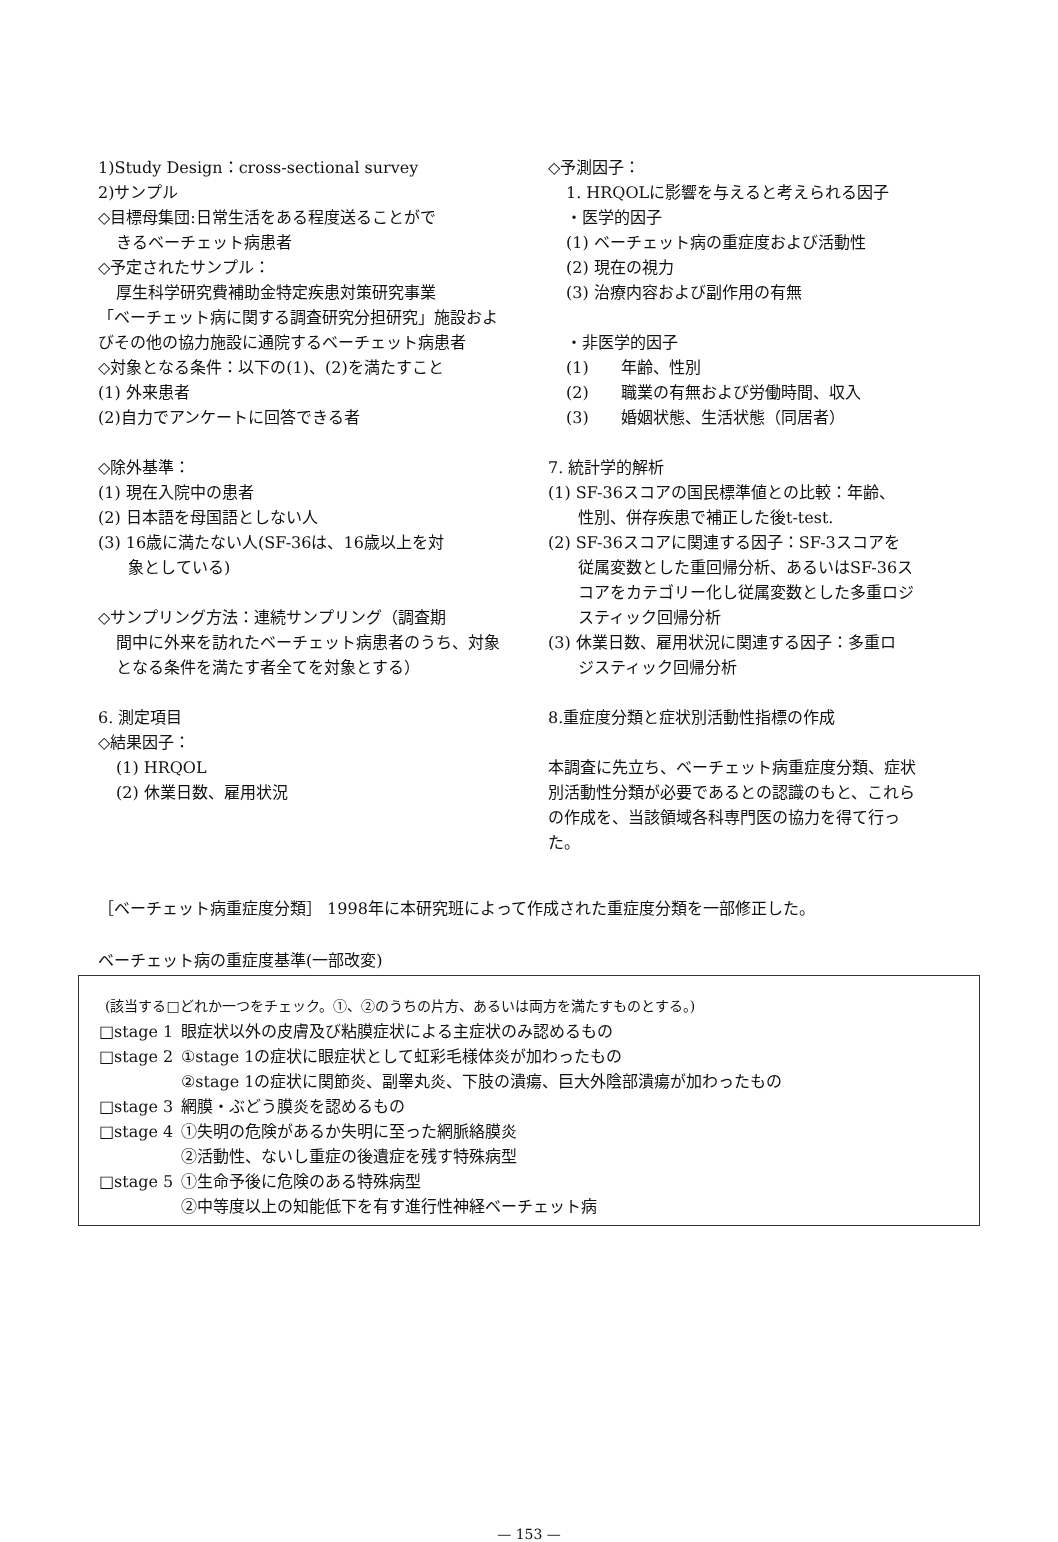1)Study Design：cross-sectional survey
2)サンプル
◇目標母集団:日常生活をある程度送ることがで
きるベーチェット病患者
◇予定されたサンプル：
厚生科学研究費補助金特定疾患対策研究事業
「ベーチェット病に関する調査研究分担研究」施設およびその他の協力施設に通院するベーチェット病患者
◇対象となる条件：以下の(1)、(2)を満たすこと
(1) 外来患者
(2)自力でアンケートに回答できる者
◇除外基準：
(1) 現在入院中の患者
(2) 日本語を母国語としない人
(3) 16歳に満たない人(SF-36は、16歳以上を対
象としている)
◇サンプリング方法：連続サンプリング（調査期
間中に外来を訪れたベーチェット病患者のうち、対象となる条件を満たす者全てを対象とする）
6. 測定項目
◇結果因子：
(1) HRQOL
(2) 休業日数、雇用状況
◇予測因子：
1. HRQOLに影響を与えると考えられる因子
・医学的因子
(1) ベーチェット病の重症度および活動性
(2) 現在の視力
(3) 治療内容および副作用の有無
・非医学的因子
(1)　　年齢、性別
(2)　　職業の有無および労働時間、収入
(3)　　婚姻状態、生活状態（同居者）
7. 統計学的解析
(1) SF-36スコアの国民標準値との比較：年齢、
性別、併存疾患で補正した後t-test.
(2) SF-36スコアに関連する因子：SF-3スコアを
従属変数とした重回帰分析、あるいはSF-36スコアをカテゴリー化し従属変数とした多重ロジスティック回帰分析
(3) 休業日数、雇用状況に関連する因子：多重ロ
ジスティック回帰分析
8.重症度分類と症状別活動性指標の作成
本調査に先立ち、ベーチェット病重症度分類、症状別活動性分類が必要であるとの認識のもと、これらの作成を、当該領域各科専門医の協力を得て行った。
［ベーチェット病重症度分類］ 1998年に本研究班によって作成された重症度分類を一部修正した。
ベーチェット病の重症度基準(一部改変)
(該当する□どれか一つをチェック。①、②のうちの片方、あるいは両方を満たすものとする。)
| □stage 1 | 眼症状以外の皮膚及び粘膜症状による主症状のみ認めるもの |
| □stage 2 | ①stage 1の症状に眼症状として虹彩毛様体炎が加わったもの ②stage 1の症状に関節炎、副睾丸炎、下肢の潰瘍、巨大外陰部潰瘍が加わったもの |
| □stage 3 | 網膜・ぶどう膜炎を認めるもの |
| □stage 4 | ①失明の危険があるか失明に至った網脈絡膜炎 ②活動性、ないし重症の後遺症を残す特殊病型 |
| □stage 5 | ①生命予後に危険のある特殊病型 ②中等度以上の知能低下を有す進行性神経ベーチェット病 |
— 153 —